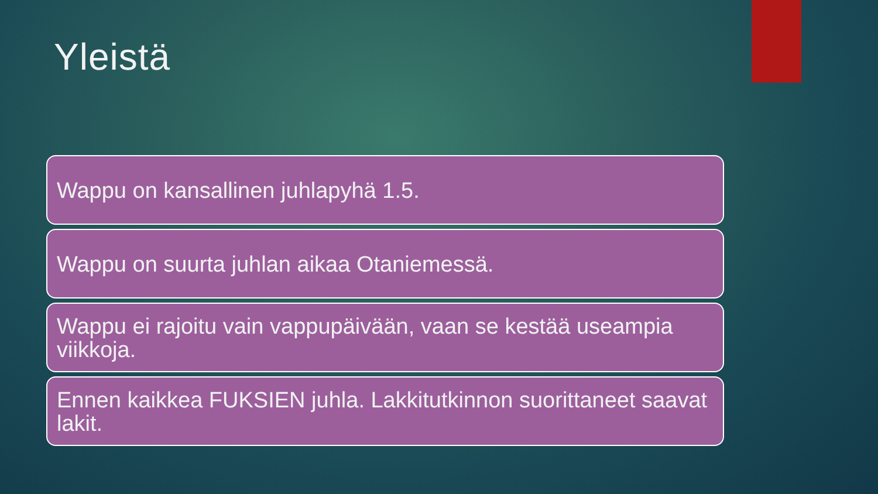Yleistä
Wappu on kansallinen juhlapyhä 1.5.
Wappu on suurta juhlan aikaa Otaniemessä.
Wappu ei rajoitu vain vappupäivään, vaan se kestää useampia viikkoja.
Ennen kaikkea FUKSIEN juhla. Lakkitutkinnon suorittaneet saavat lakit.